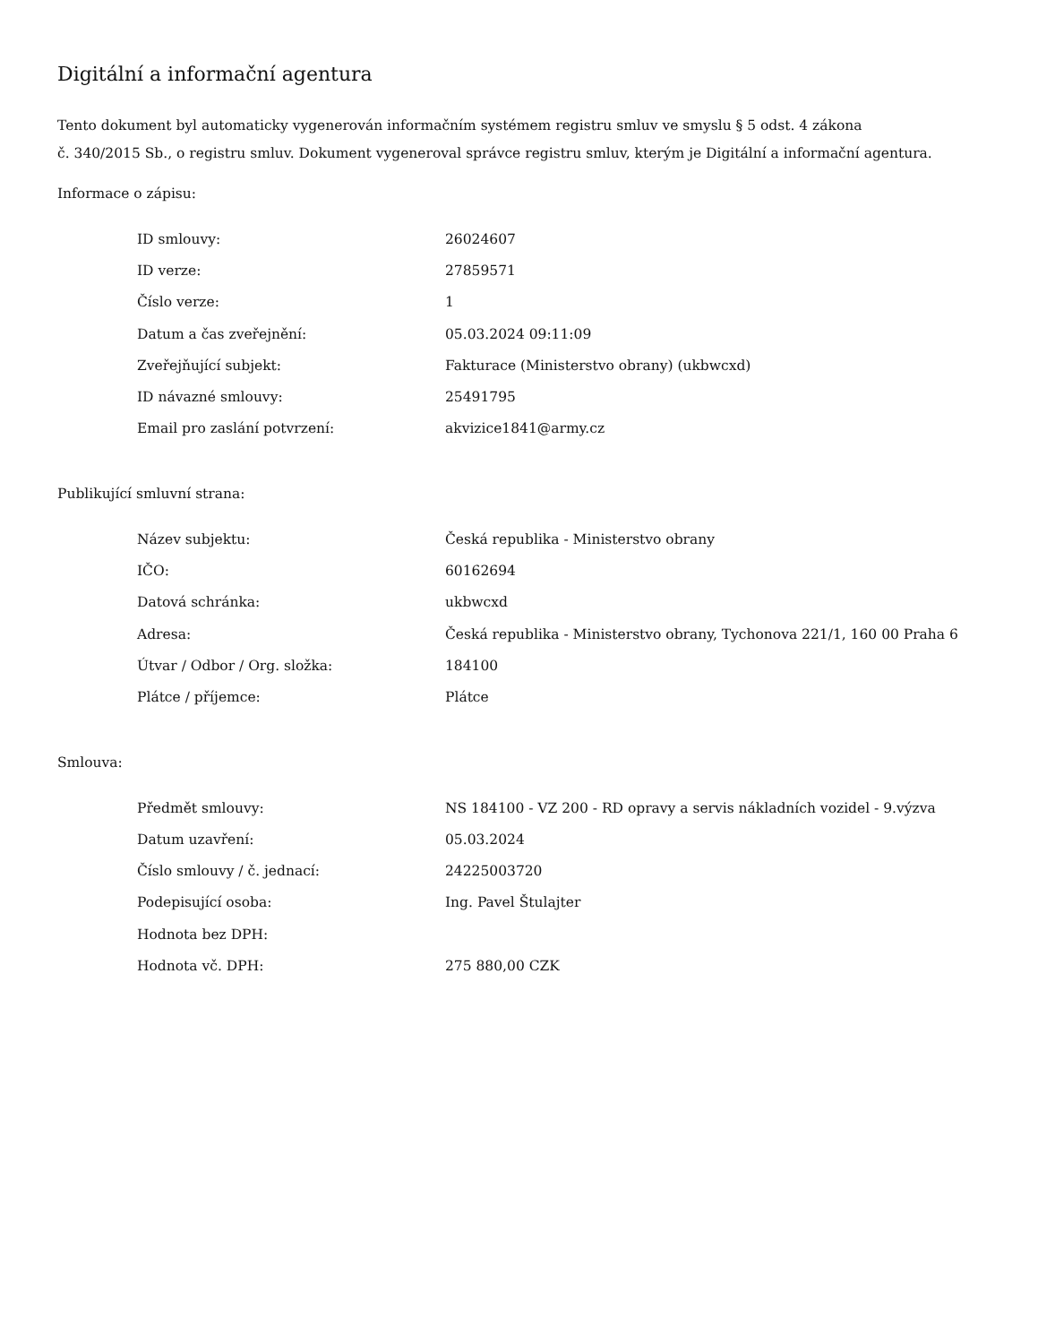Digitální a informační agentura
Tento dokument byl automaticky vygenerován informačním systémem registru smluv ve smyslu § 5 odst. 4 zákona
č. 340/2015 Sb., o registru smluv. Dokument vygeneroval správce registru smluv, kterým je Digitální a informační agentura.
Informace o zápisu:
| ID smlouvy: | 26024607 |
| ID verze: | 27859571 |
| Číslo verze: | 1 |
| Datum a čas zveřejnění: | 05.03.2024 09:11:09 |
| Zveřejňující subjekt: | Fakturace (Ministerstvo obrany) (ukbwcxd) |
| ID návazné smlouvy: | 25491795 |
| Email pro zaslání potvrzení: | akvizice1841@army.cz |
Publikující smluvní strana:
| Název subjektu: | Česká republika - Ministerstvo obrany |
| IČO: | 60162694 |
| Datová schránka: | ukbwcxd |
| Adresa: | Česká republika - Ministerstvo obrany, Tychonova 221/1, 160 00 Praha 6 |
| Útvar / Odbor / Org. složka: | 184100 |
| Plátce / příjemce: | Plátce |
Smlouva:
| Předmět smlouvy: | NS 184100 - VZ 200 - RD opravy a servis nákladních vozidel - 9.výzva |
| Datum uzavření: | 05.03.2024 |
| Číslo smlouvy / č. jednací: | 24225003720 |
| Podepisující osoba: | Ing. Pavel Štulajter |
| Hodnota bez DPH: | |
| Hodnota vč. DPH: | 275 880,00 CZK |